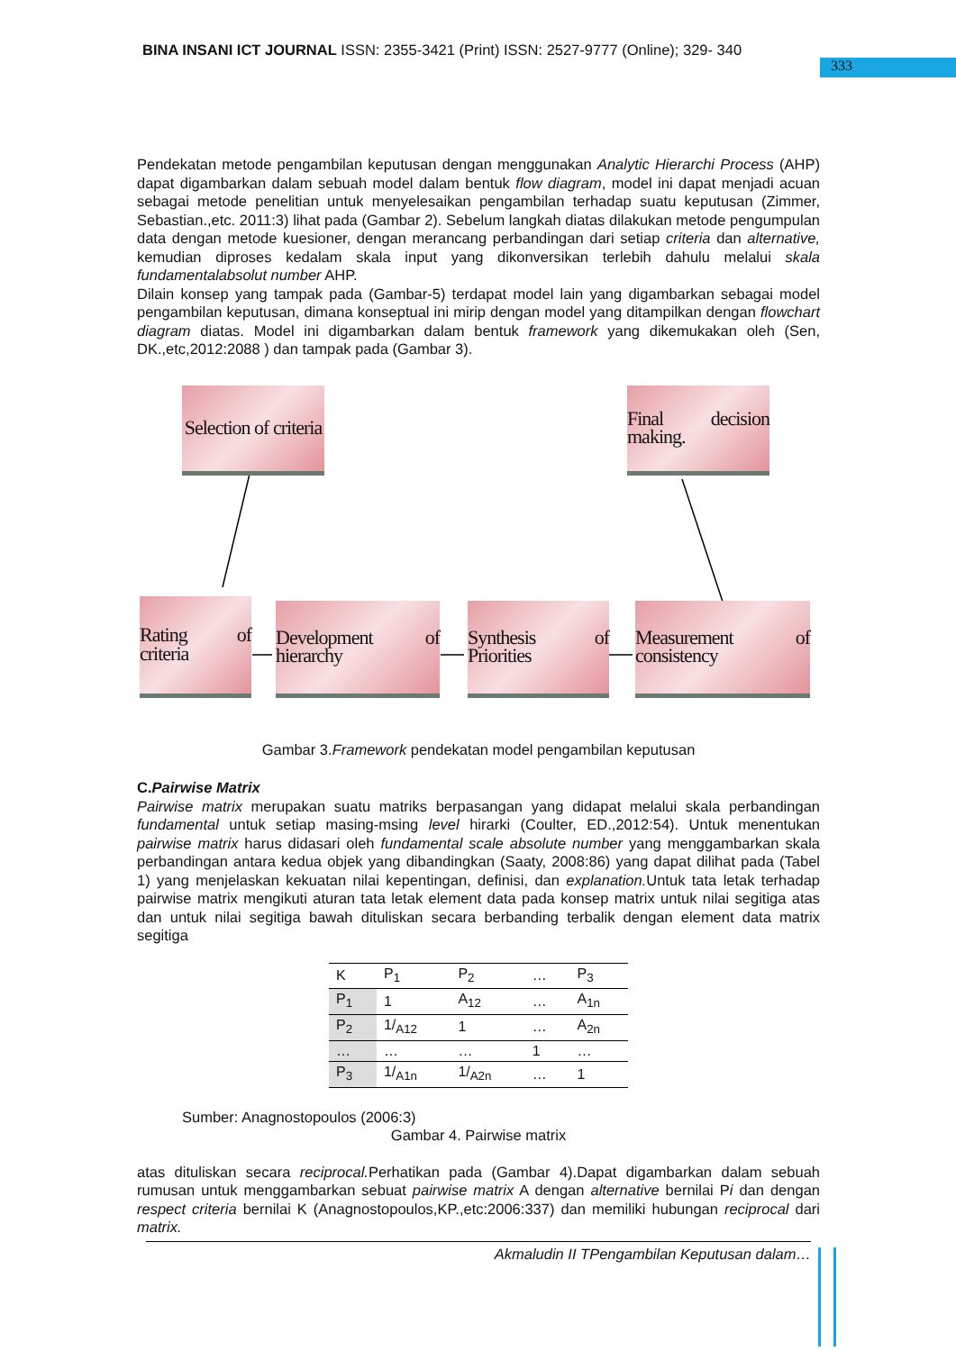BINA INSANI ICT JOURNAL ISSN: 2355-3421 (Print) ISSN: 2527-9777 (Online); 329- 340
333
Pendekatan metode pengambilan keputusan dengan menggunakan Analytic Hierarchi Process (AHP) dapat digambarkan dalam sebuah model dalam bentuk flow diagram, model ini dapat menjadi acuan sebagai metode penelitian untuk menyelesaikan pengambilan terhadap suatu keputusan (Zimmer, Sebastian.,etc. 2011:3) lihat pada (Gambar 2). Sebelum langkah diatas dilakukan metode pengumpulan data dengan metode kuesioner, dengan merancang perbandingan dari setiap criteria dan alternative, kemudian diproses kedalam skala input yang dikonversikan terlebih dahulu melalui skala fundamentalabsolut number AHP.
Dilain konsep yang tampak pada (Gambar-5) terdapat model lain yang digambarkan sebagai model pengambilan keputusan, dimana konseptual ini mirip dengan model yang ditampilkan dengan flowchart diagram diatas. Model ini digambarkan dalam bentuk framework yang dikemukakan oleh (Sen, DK.,etc,2012:2088 ) dan tampak pada (Gambar 3).
Selection of criteria
Final decision making.
Rating of criteria
Development of hierarchy
Synthesis of Priorities
Measurement of consistency
Gambar 3.Framework pendekatan model pengambilan keputusan
C.Pairwise Matrix
Pairwise matrix merupakan suatu matriks berpasangan yang didapat melalui skala perbandingan fundamental untuk setiap masing-msing level hirarki (Coulter, ED.,2012:54). Untuk menentukan pairwise matrix harus didasari oleh fundamental scale absolute number yang menggambarkan skala perbandingan antara kedua objek yang dibandingkan (Saaty, 2008:86) yang dapat dilihat pada (Tabel 1) yang menjelaskan kekuatan nilai kepentingan, definisi, dan explanation. Untuk tata letak terhadap pairwise matrix mengikuti aturan tata letak element data pada konsep matrix untuk nilai segitiga atas dan untuk nilai segitiga bawah dituliskan secara berbanding terbalik dengan element data matrix segitiga
| K | P<sub>1</sub> | P<sub>2</sub> | … | P<sub>3</sub> |
| P<sub>1</sub> | 1 | A<sub>12</sub> | … | A<sub>1n</sub> |
| P<sub>2</sub> | 1/<sub>A12</sub> | 1 | … | A<sub>2n</sub> |
| … | … | … | 1 | … |
| P<sub>3</sub> | 1/<sub>A1n</sub> | 1/<sub>A2n</sub> | … | 1 |
Sumber: Anagnostopoulos (2006:3)
Gambar 4. Pairwise matrix
atas dituliskan secara reciprocal. Perhatikan pada (Gambar 4).Dapat digambarkan dalam sebuah rumusan untuk menggambarkan sebuat pairwise matrix A dengan alternative bernilai Pi dan dengan respect criteria bernilai K (Anagnostopoulos,KP.,etc:2006:337) dan memiliki hubungan reciprocal dari matrix.
Akmaludin II TPengambilan Keputusan dalam…